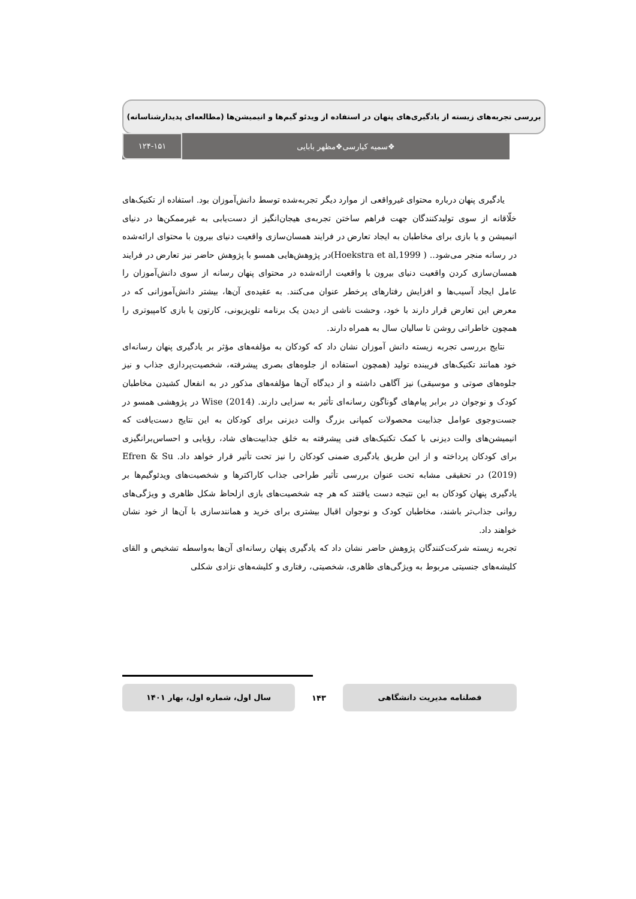بررسی تجربه‌های زیسته از یادگیری‌های پنهان در استفاده از ویدئو گیم‌ها و انیمیشن‌ها (مطالعه‌ای پدیدارشناسانه)
❖سمیه کیارسی❖مظهر بابایی ۱۲۴-۱۵۱
یادگیری پنهان درباره محتوای غیرواقعی از موارد دیگر تجربه‌شده توسط دانش‌آموزان بود. استفاده از تکنیک‌های خلّاقانه از سوی تولیدکنندگان جهت فراهم ساختن تجربه‌ی هیجان‌انگیز از دست‌یابی به غیرممکن‌ها در دنیای انیمیشن و یا بازی برای مخاطبان به ایجاد تعارض در فرایند همسان‌سازی واقعیت دنیای بیرون با محتوای ارائه‌شده در رسانه منجر می‌شود.. ( Hoekstra et al,1999)در پژوهش‌هایی همسو با پژوهش حاضر نیز تعارض در فرایند همسان‌سازی کردن واقعیت دنیای بیرون با واقعیت ارائه‌شده در محتوای پنهان رسانه از سوی دانش‌آموزان را عامل ایجاد آسیب‌ها و افزایش رفتارهای پرخطر عنوان می‌کنند. به عقیده‌ی آن‌ها، بیشتر دانش‌آموزانی که در معرض این تعارض قرار دارند با خود، وحشت ناشی از دیدن یک برنامه تلویزیونی، کارتون یا بازی کامپیوتری را همچون خاطراتی روشن تا سالیان سال به همراه دارند.
نتایج بررسی تجربه زیسته دانش آموزان نشان داد که کودکان به مؤلفه‌های مؤثر بر یادگیری پنهان رسانه‌ای خود همانند تکنیک‌های فریبنده تولید (همچون استفاده از جلوه‌های بصری پیشرفته، شخصیت‌پردازی جذاب و نیز جلوه‌های صوتی و موسیقی) نیز آگاهی داشته و از دیدگاه آن‌ها مؤلفه‌های مذکور در به انفعال کشیدن مخاطبان کودک و نوجوان در برابر پیام‌های گوناگون رسانه‌ای تأثیر به سزایی دارند. Wise (2014) در پژوهشی همسو در جست‌وجوی عوامل جذابیت محصولات کمپانی بزرگ والت دیزنی برای کودکان به این نتایج دست‌یافت که انیمیشن‌های والت دیزنی با کمک تکنیک‌های فنی پیشرفته به خلق جذابیت‌های شاد، رؤیایی و احساس‌برانگیزی برای کودکان پرداخته و از این طریق یادگیری ضمنی کودکان را نیز تحت تأثیر قرار خواهد داد. Efren & Su (2019) در تحقیقی مشابه تحت عنوان بررسی تأثیر طراحی جذاب کاراکترها و شخصیت‌های ویدئوگیم‌ها بر یادگیری پنهان کودکان به این نتیجه دست یافتند که هر چه شخصیت‌های بازی ازلحاظ شکل ظاهری و ویژگی‌های روانی جذاب‌تر باشند، مخاطبان کودک و نوجوان اقبال بیشتری برای خرید و همانندسازی با آن‌ها از خود نشان خواهند داد.
تجربه زیسته شرکت‌کنندگان پژوهش حاضر نشان داد که یادگیری پنهان رسانه‌ای آن‌ها به‌واسطه تشخیص و القای کلیشه‌های جنسیتی مربوط به ویژگی‌های ظاهری، شخصیتی، رفتاری و کلیشه‌های نژادی شکلی
فصلنامه مدیریت دانشگاهی ۱۴۳ سال اول، شماره اول، بهار ۱۴۰۱